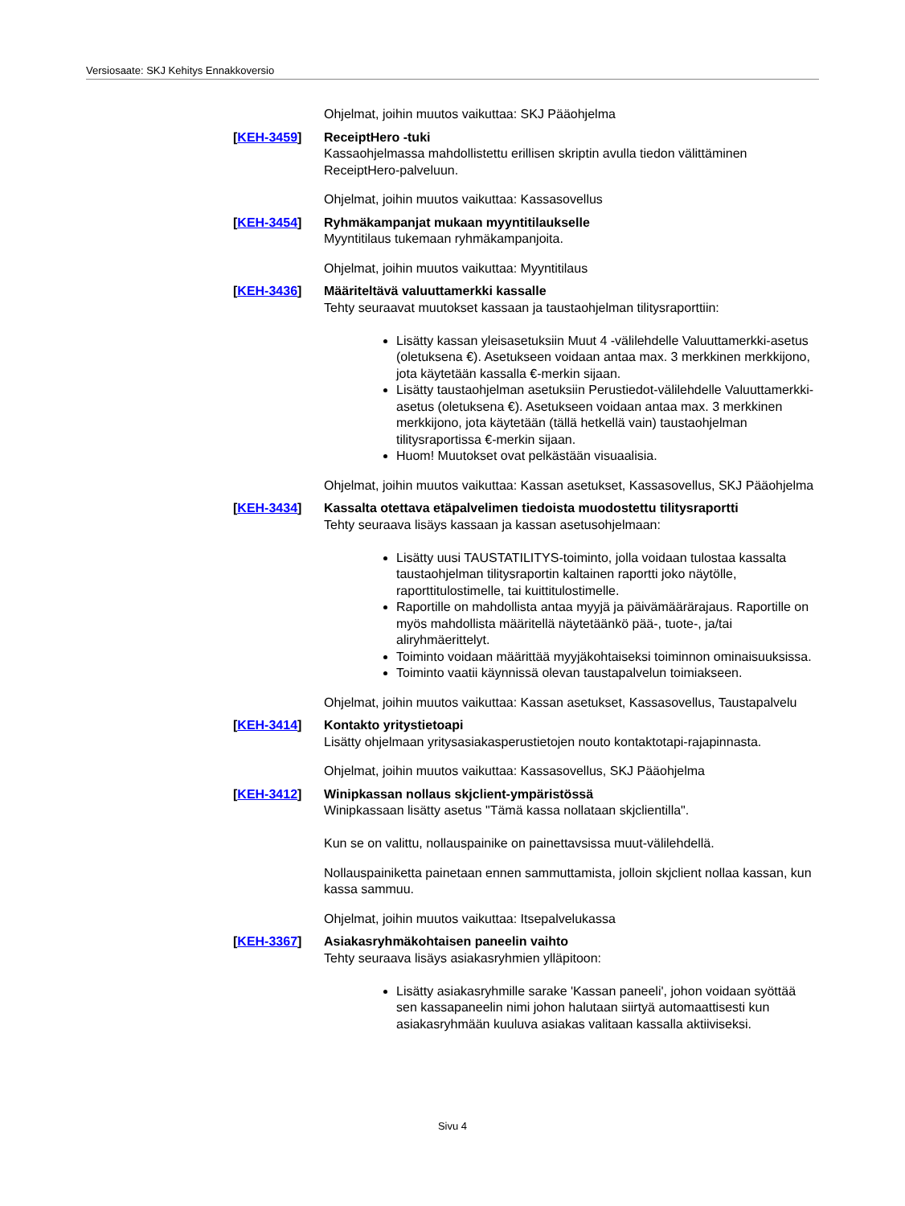Versiosaate: SKJ Kehitys Ennakkoversio
Ohjelmat, joihin muutos vaikuttaa: SKJ Pääohjelma
[KEH-3459] ReceiptHero -tuki
Kassaohjelmassa mahdollistettu erillisen skriptin avulla tiedon välittäminen ReceiptHero-palveluun.
Ohjelmat, joihin muutos vaikuttaa: Kassasovellus
[KEH-3454] Ryhmäkampanjat mukaan myyntitilaukselle
Myyntitilaus tukemaan ryhmäkampanjoita.
Ohjelmat, joihin muutos vaikuttaa: Myyntitilaus
[KEH-3436] Määriteltävä valuuttamerkki kassalle
Tehty seuraavat muutokset kassaan ja taustaohjelman tilitysraporttiin:
Lisätty kassan yleisasetuksiin Muut 4 -välilehdelle Valuuttamerkki-asetus (oletuksena €). Asetukseen voidaan antaa max. 3 merkkinen merkkijono, jota käytetään kassalla €-merkin sijaan.
Lisätty taustaohjelman asetuksiin Perustiedot-välilehdelle Valuuttamerkki-asetus (oletuksena €). Asetukseen voidaan antaa max. 3 merkkinen merkkijono, jota käytetään (tällä hetkellä vain) taustaohjelman tilitysraportissa €-merkin sijaan.
Huom! Muutokset ovat pelkästään visuaalisia.
Ohjelmat, joihin muutos vaikuttaa: Kassan asetukset, Kassasovellus, SKJ Pääohjelma
[KEH-3434] Kassalta otettava etäpalvelimen tiedoista muodostettu tilitysraportti
Tehty seuraava lisäys kassaan ja kassan asetusohjelmaan:
Lisätty uusi TAUSTATILITYS-toiminto, jolla voidaan tulostaa kassalta taustaohjelman tilitysraportin kaltainen raportti joko näytölle, raporttitulostimelle, tai kuittitulostimelle.
Raportille on mahdollista antaa myyjä ja päivämäärärajaus. Raportille on myös mahdollista määritellä näytetäänkö pää-, tuote-, ja/tai aliryhmäerittelyt.
Toiminto voidaan määrittää myyjäkohtaiseksi toiminnon ominaisuuksissa.
Toiminto vaatii käynnissä olevan taustapalvelun toimiakseen.
Ohjelmat, joihin muutos vaikuttaa: Kassan asetukset, Kassasovellus, Taustapalvelu
[KEH-3414] Kontakto yritystietoapi
Lisätty ohjelmaan yritysasiakasperustietojen nouto kontaktotapi-rajapinnasta.
Ohjelmat, joihin muutos vaikuttaa: Kassasovellus, SKJ Pääohjelma
[KEH-3412] Winipkassan nollaus skjclient-ympäristössä
Winipkassaan lisätty asetus "Tämä kassa nollataan skjclientilla".
Kun se on valittu, nollauspainike on painettavsissa muut-välilehdellä.
Nollauspainiketta painetaan ennen sammuttamista, jolloin skjclient nollaa kassan, kun kassa sammuu.
Ohjelmat, joihin muutos vaikuttaa: Itsepalvelukassa
[KEH-3367] Asiakasryhmäkohtaisen paneelin vaihto
Tehty seuraava lisäys asiakasryhmien ylläpitoon:
Lisätty asiakasryhmille sarake 'Kassan paneeli', johon voidaan syöttää sen kassapaneelin nimi johon halutaan siirtyä automaattisesti kun asiakasryhmään kuuluva asiakas valitaan kassalla aktiiviseksi.
Sivu 4